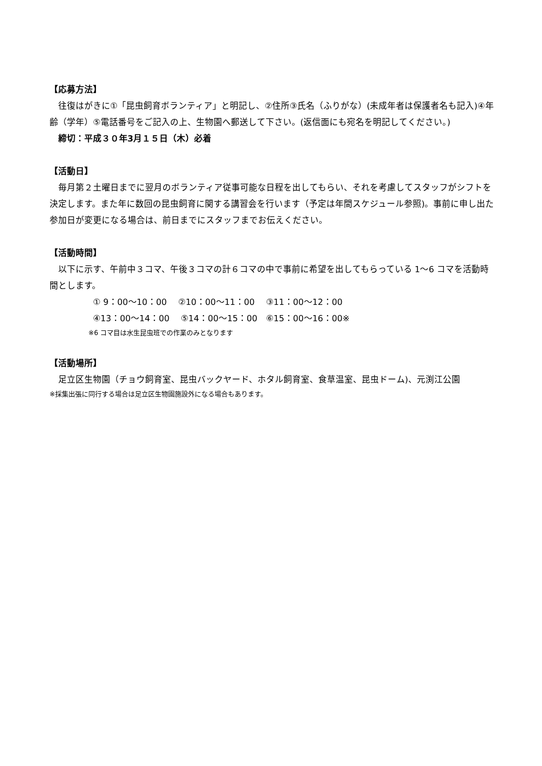【応募方法】
往復はがきに①「昆虫飼育ボランティア」と明記し、②住所③氏名（ふりがな）(未成年者は保護者名も記入)④年齢（学年）⑤電話番号をご記入の上、生物園へ郵送して下さい。(返信面にも宛名を明記してください。)
締切：平成３０年3月１５日（木）必着
【活動日】
毎月第２土曜日までに翌月のボランティア従事可能な日程を出してもらい、それを考慮してスタッフがシフトを決定します。また年に数回の昆虫飼育に関する講習会を行います（予定は年間スケジュール参照)。事前に申し出た参加日が変更になる場合は、前日までにスタッフまでお伝えください。
【活動時間】
以下に示す、午前中３コマ、午後３コマの計６コマの中で事前に希望を出してもらっている 1～6 コマを活動時間とします。
① 9：00～10：00　 ②10：00～11：00　 ③11：00～12：00
④13：00～14：00　 ⑤14：00～15：00　⑥15：00～16：00※
※6 コマ目は水生昆虫班での作業のみとなります
【活動場所】
足立区生物園（チョウ飼育室、昆虫バックヤード、ホタル飼育室、食草温室、昆虫ドーム)、元渕江公園
※採集出張に同行する場合は足立区生物園施設外になる場合もあります。